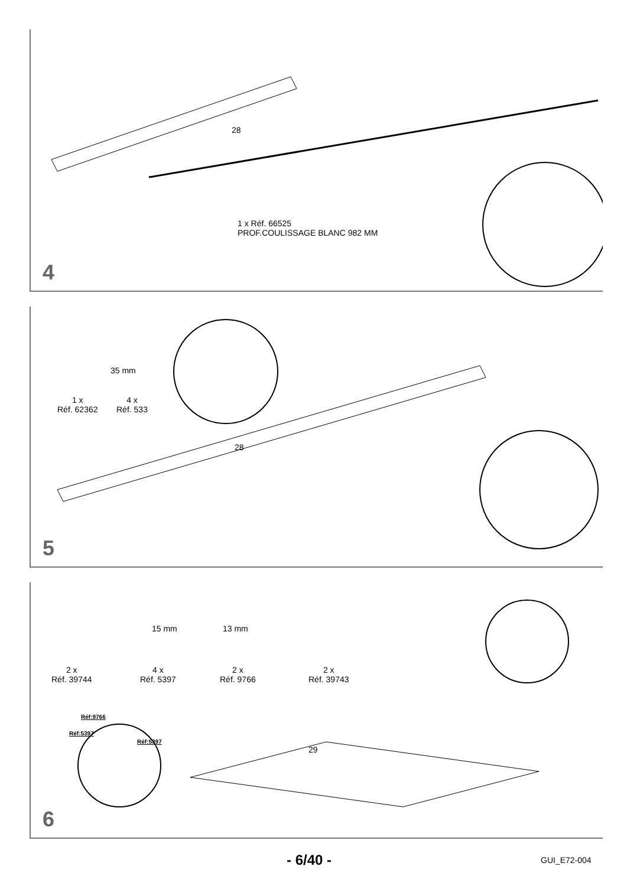1 x Réf. 66525
PROF.COULISSAGE BLANC 982 MM
28
4
1 x
Réf. 62362
4 x
Réf. 533
35 mm
28
5
2 x
Réf. 39744
4 x
Réf. 5397
2 x
Réf. 9766
2 x
Réf. 39743
15 mm 13 mm
Réf:9766
Réf:5397
Réf:5397
29
6
- 6/40 - GUI_E72-004